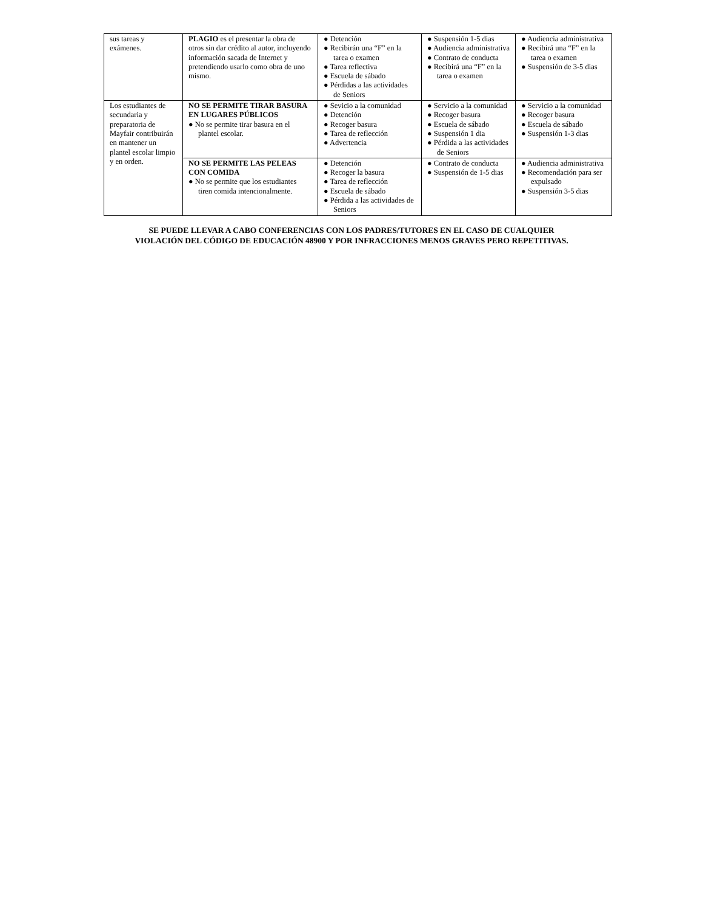| sus tareas y exámenes. | PLAGIO es el presentar la obra de otros sin dar crédito al autor, incluyendo información sacada de Internet y pretendiendo usarlo como obra de uno mismo. | ● Detención ● Recibirán una “F” en la tarea o examen ● Tarea reflectiva ● Escuela de sábado ● Pérdidas a las actividades de Seniors | ● Suspensión 1-5 dias ● Audiencia administrativa ● Contrato de conducta ● Recibirá una “F” en la tarea o examen | ● Audiencia administrativa ● Recibirá una “F” en la tarea o examen ● Suspensión de 3-5 dias |
| Los estudiantes de secundaria y preparatoria de Mayfair contribuirán en mantener un plantel escolar limpio y en orden. | NO SE PERMITE TIRAR BASURA EN LUGARES PÚBLICOS ● No se permite tirar basura en el plantel escolar. | ● Sevicio a la comunidad ● Detención ● Recoger basura ● Tarea de reflección ● Advertencia | ● Servicio a la comunidad ● Recoger basura ● Escuela de sábado ● Suspensión 1 dia ● Pérdida a las actividades de Seniors | ● Servicio a la comunidad ● Recoger basura ● Escuela de sábado ● Suspensión 1-3 dias |
| | NO SE PERMITE LAS PELEAS CON COMIDA ● No se permite que los estudiantes tiren comida intencionalmente. | ● Detención ● Recoger la basura ● Tarea de reflección ● Escuela de sábado ● Pérdida a las actividades de Seniors | ● Contrato de conducta ● Suspensión de 1-5 dias | ● Audiencia administrativa ● Recomendación para ser expulsado ● Suspensión 3-5 dias |
SE PUEDE LLEVAR A CABO CONFERENCIAS CON LOS PADRES/TUTORES EN EL CASO DE CUALQUIER
VIOLACIÓN DEL CÓDIGO DE EDUCACIÓN 48900 Y POR INFRACCIONES MENOS GRAVES PERO REPETITIVAS.